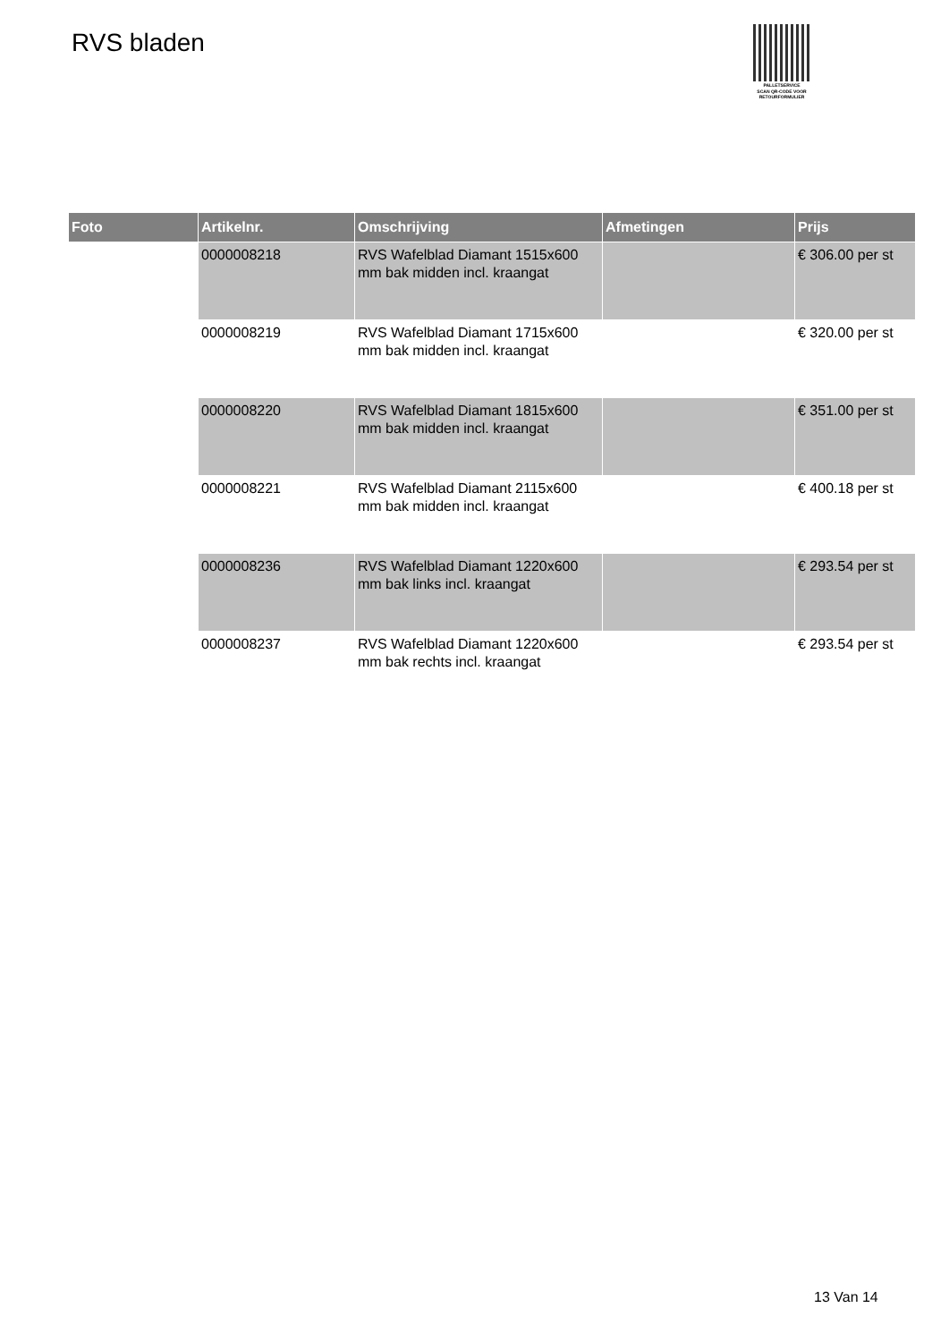RVS bladen
PALLETSERVICE
SCAN QR-CODE VOOR RETOURFORMULIER
| Foto | Artikelnr. | Omschrijving | Afmetingen | Prijs |
| --- | --- | --- | --- | --- |
| | 0000008218 | RVS Wafelblad Diamant 1515x600 mm bak midden incl. kraangat | | € 306.00 per st |
| | 0000008219 | RVS Wafelblad Diamant 1715x600 mm bak midden incl. kraangat | | € 320.00 per st |
| | 0000008220 | RVS Wafelblad Diamant 1815x600 mm bak midden incl. kraangat | | € 351.00 per st |
| | 0000008221 | RVS Wafelblad Diamant 2115x600 mm bak midden incl. kraangat | | € 400.18 per st |
| | 0000008236 | RVS Wafelblad Diamant 1220x600 mm bak links incl. kraangat | | € 293.54 per st |
| | 0000008237 | RVS Wafelblad Diamant 1220x600 mm bak rechts incl. kraangat | | € 293.54 per st |
13 Van 14